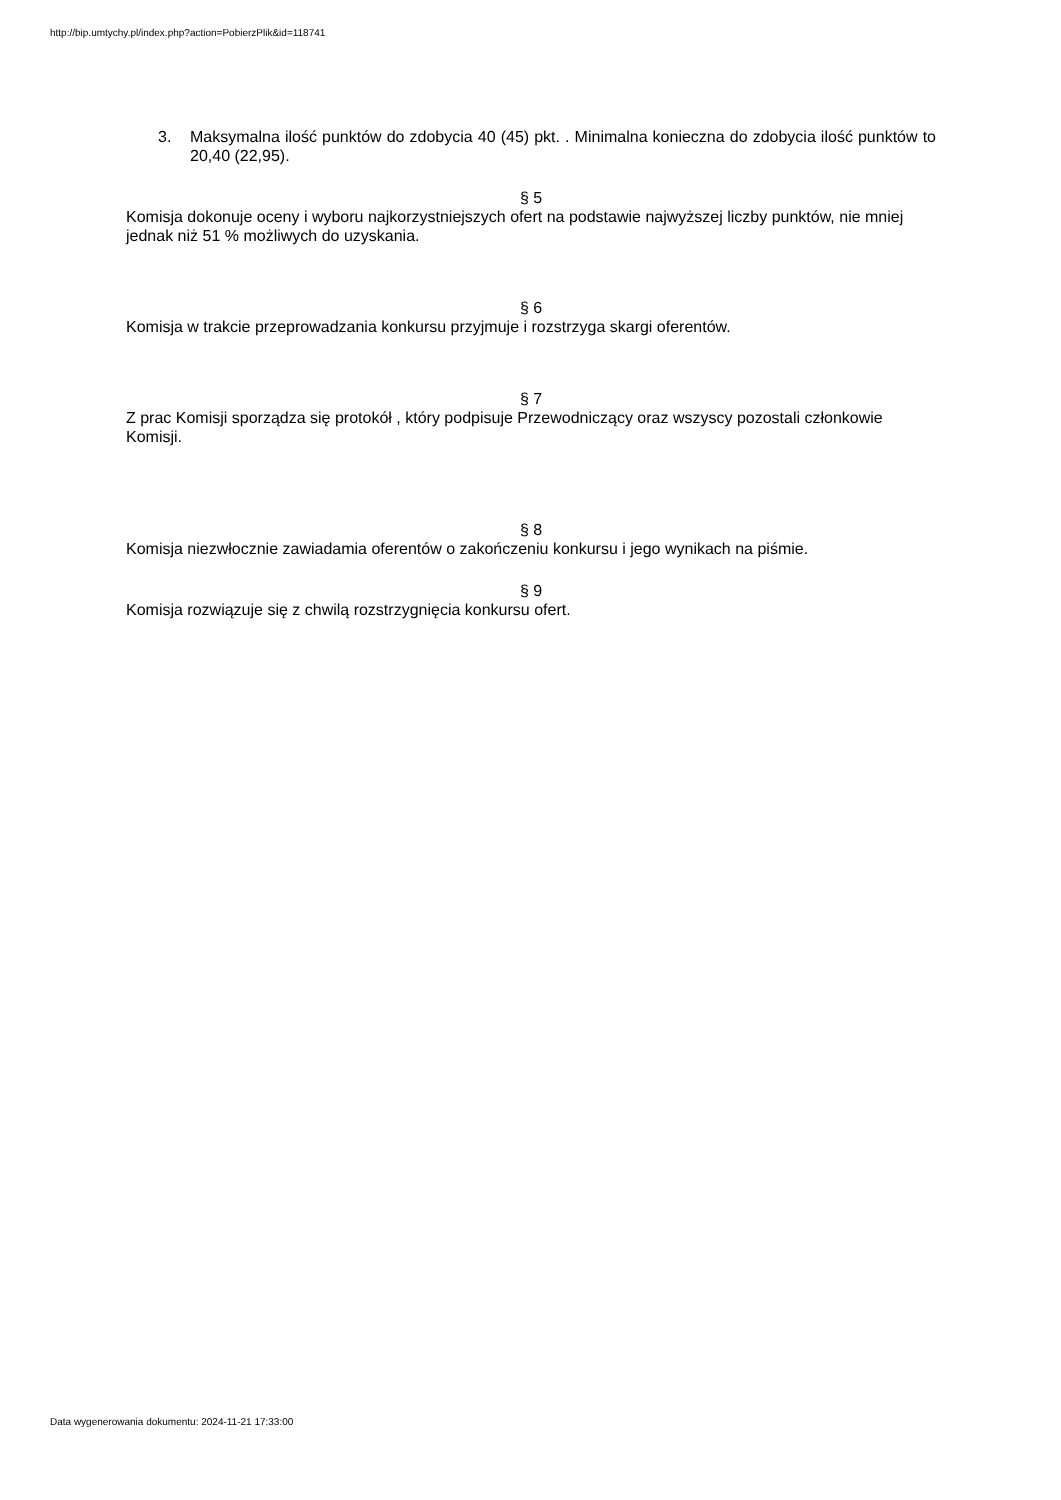http://bip.umtychy.pl/index.php?action=PobierzPlik&id=118741
3. Maksymalna ilość punktów do zdobycia 40 (45) pkt. . Minimalna konieczna do zdobycia ilość punktów to 20,40 (22,95).
§ 5
Komisja dokonuje oceny i wyboru najkorzystniejszych ofert na podstawie najwyższej liczby punktów, nie mniej jednak niż 51 % możliwych do uzyskania.
§ 6
Komisja w trakcie przeprowadzania konkursu przyjmuje i rozstrzyga skargi oferentów.
§ 7
Z prac Komisji sporządza się protokół , który podpisuje Przewodniczący oraz wszyscy pozostali członkowie Komisji.
§ 8
Komisja niezwłocznie zawiadamia oferentów o zakończeniu konkursu i jego wynikach na piśmie.
§ 9
Komisja rozwiązuje się z chwilą rozstrzygnięcia konkursu ofert.
Data wygenerowania dokumentu: 2024-11-21 17:33:00